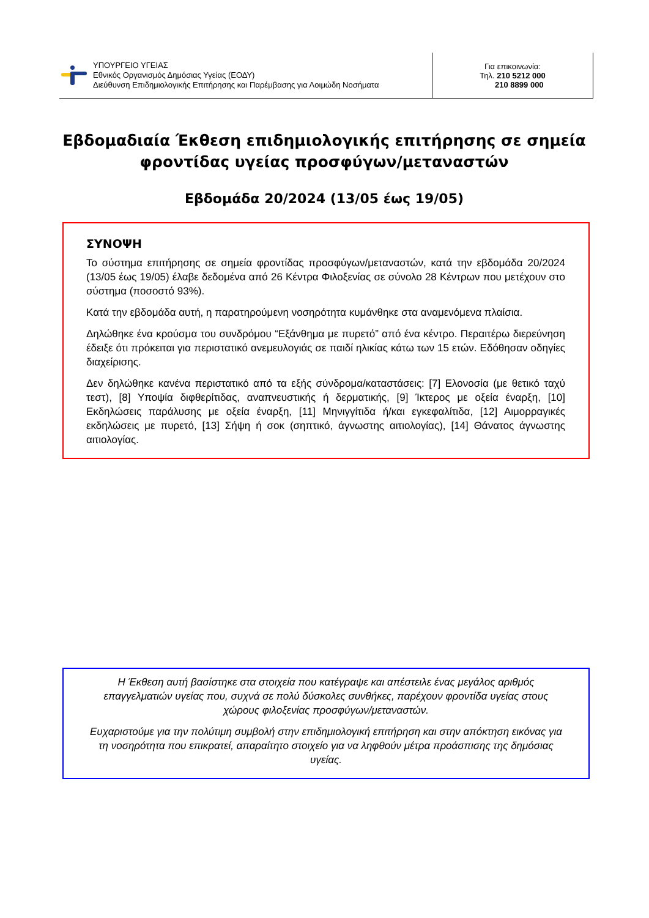ΥΠΟΥΡΓΕΙΟ ΥΓΕΙΑΣ
Εθνικός Οργανισμός Δημόσιας Υγείας (ΕΟΔΥ)
Διεύθυνση Επιδημιολογικής Επιτήρησης και Παρέμβασης για Λοιμώδη Νοσήματα
Για επικοινωνία:
Τηλ. 210 5212 000
210 8899 000
Εβδομαδιαία Έκθεση επιδημιολογικής επιτήρησης σε σημεία φροντίδας υγείας προσφύγων/μεταναστών
Εβδομάδα 20/2024 (13/05 έως 19/05)
ΣΥΝΟΨΗ
Το σύστημα επιτήρησης σε σημεία φροντίδας προσφύγων/μεταναστών, κατά την εβδομάδα 20/2024 (13/05 έως 19/05) έλαβε δεδομένα από 26 Κέντρα Φιλοξενίας σε σύνολο 28 Κέντρων που μετέχουν στο σύστημα (ποσοστό 93%).
Κατά την εβδομάδα αυτή, η παρατηρούμενη νοσηρότητα κυμάνθηκε στα αναμενόμενα πλαίσια.
Δηλώθηκε ένα κρούσμα του συνδρόμου “Εξάνθημα με πυρετό” από ένα κέντρο. Περαιτέρω διερεύνηση έδειξε ότι πρόκειται για περιστατικό ανεμευλογιάς σε παιδί ηλικίας κάτω των 15 ετών. Εδόθησαν οδηγίες διαχείρισης.
Δεν δηλώθηκε κανένα περιστατικό από τα εξής σύνδρομα/καταστάσεις: [7] Ελονοσία (με θετικό ταχύ τεστ), [8] Υποψία διφθερίτιδας, αναπνευστικής ή δερματικής, [9] Ίκτερος με οξεία έναρξη, [10] Εκδηλώσεις παράλυσης με οξεία έναρξη, [11] Μηνιγγίτιδα ή/και εγκεφαλίτιδα, [12] Αιμορραγικές εκδηλώσεις με πυρετό, [13] Σήψη ή σοκ (σηπτικό, άγνωστης αιτιολογίας), [14] Θάνατος άγνωστης αιτιολογίας.
Η Έκθεση αυτή βασίστηκε στα στοιχεία που κατέγραψε και απέστειλε ένας μεγάλος αριθμός επαγγελματιών υγείας που, συχνά σε πολύ δύσκολες συνθήκες, παρέχουν φροντίδα υγείας στους χώρους φιλοξενίας προσφύγων/μεταναστών.
Ευχαριστούμε για την πολύτιμη συμβολή στην επιδημιολογική επιτήρηση και στην απόκτηση εικόνας για τη νοσηρότητα που επικρατεί, απαραίτητο στοιχείο για να ληφθούν μέτρα προάσπισης της δημόσιας υγείας.